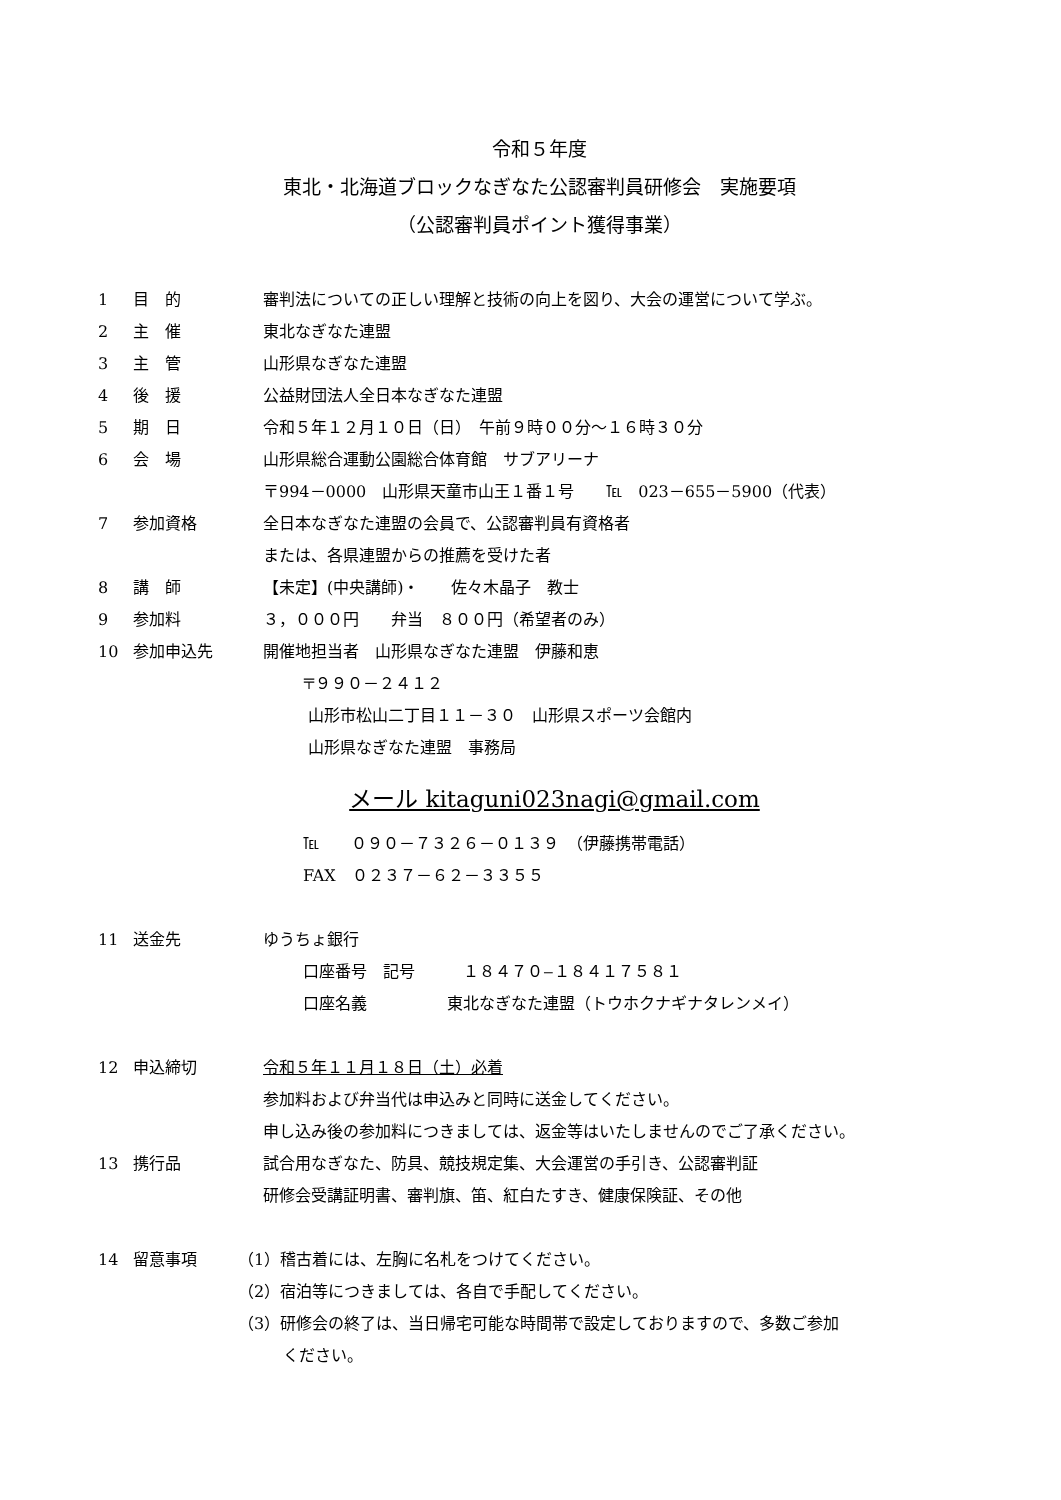令和５年度
東北・北海道ブロックなぎなた公認審判員研修会　実施要項
（公認審判員ポイント獲得事業）
1 目　的 審判法についての正しい理解と技術の向上を図り、大会の運営について学ぶ。
2 主　催 東北なぎなた連盟
3 主　管 山形県なぎなた連盟
4 後　援 公益財団法人全日本なぎなた連盟
5 期　日 令和５年１２月１０日（日）　午前９時００分～１６時３０分
6 会　場 山形県総合運動公園総合体育館　サブアリーナ
〒994－0000　山形県天童市山王１番１号　　℡　023－655－5900（代表）
7 参加資格 全日本なぎなた連盟の会員で、公認審判員有資格者
または、各県連盟からの推薦を受けた者
8 講　師 【未定】(中央講師)・　　佐々木晶子　教士
9 参加料 ３，０００円　　弁当　８００円（希望者のみ）
10 参加申込先 開催地担当者　山形県なぎなた連盟　伊藤和恵
〒９９０－２４１２
山形市松山二丁目１１－３０　山形県スポーツ会館内
山形県なぎなた連盟　事務局
メール kitaguni023nagi@gmail.com
℡　　０９０－７３２６－０１３９　（伊藤携帯電話）
FAX　０２３７－６２－３３５５
11 送金先 ゆうちょ銀行
口座番号　記号　　　１８４７０‒１８４１７５８１
口座名義　　　　　東北なぎなた連盟（トウホクナギナタレンメイ）
12 申込締切 令和５年１１月１８日（土）必着
参加料および弁当代は申込みと同時に送金してください。
申し込み後の参加料につきましては、返金等はいたしませんのでご了承ください。
13 携行品 試合用なぎなた、防具、競技規定集、大会運営の手引き、公認審判証
研修会受講証明書、審判旗、笛、紅白たすき、健康保険証、その他
14 留意事項 （1）稽古着には、左胸に名札をつけてください。
（2）宿泊等につきましては、各自で手配してください。
（3）研修会の終了は、当日帰宅可能な時間帯で設定しておりますので、多数ご参加
ください。